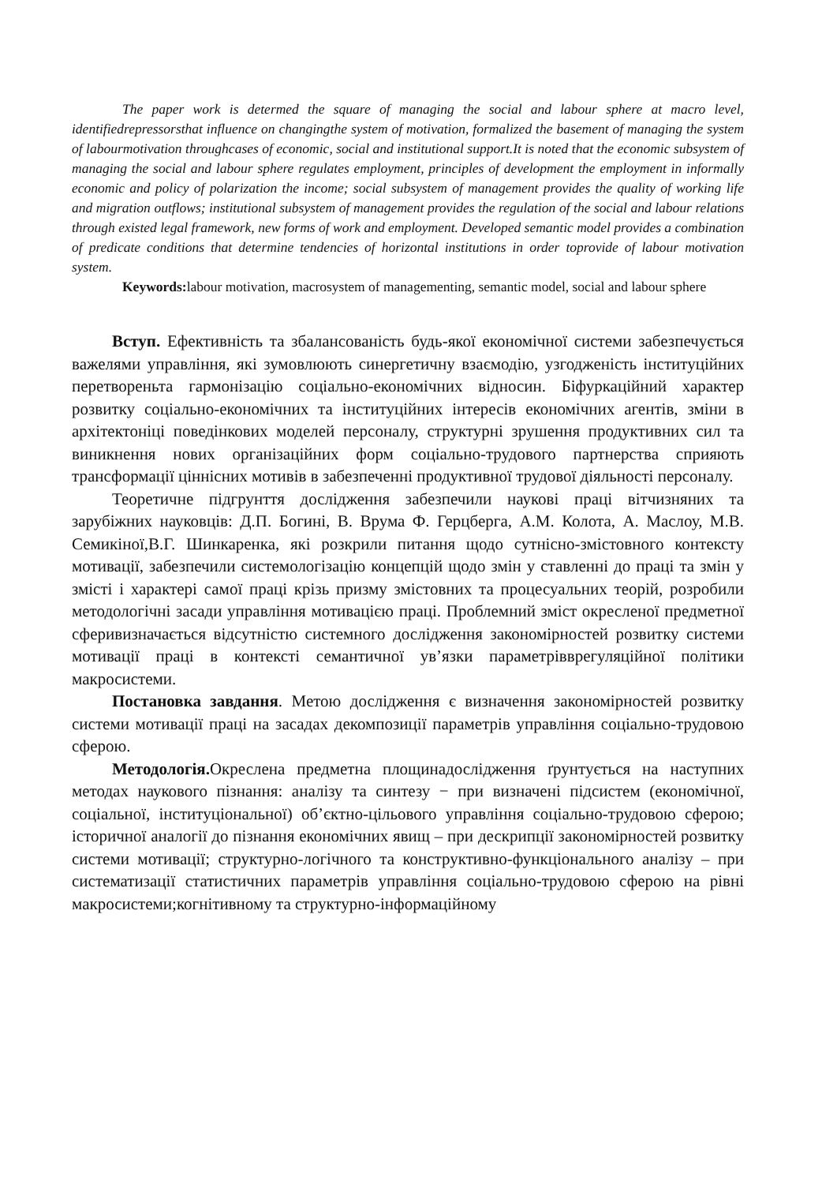The paper work is determed the square of managing the social and labour sphere at macro level, identifiedrepressorsthat influence on changingthe system of motivation, formalized the basement of managing the system of labourmotivation throughcases of economic, social and institutional support.It is noted that the economic subsystem of managing the social and labour sphere regulates employment, principles of development the employment in informally economic and policy of polarization the income; social subsystem of management provides the quality of working life and migration outflows; institutional subsystem of management provides the regulation of the social and labour relations through existed legal framework, new forms of work and employment. Developed semantic model provides a combination of predicate conditions that determine tendencies of horizontal institutions in order toprovide of labour motivation system.
Keywords: labour motivation, macrosystem of managementing, semantic model, social and labour sphere
Вступ. Ефективність та збалансованість будь-якої економічної системи забезпечується важелями управління, які зумовлюють синергетичну взаємодію, узгодженість інституційних перетвореньта гармонізацію соціально-економічних відносин. Біфуркаційний характер розвитку соціально-економічних та інституційних інтересів економічних агентів, зміни в архітектоніці поведінкових моделей персоналу, структурні зрушення продуктивних сил та виникнення нових організаційних форм соціально-трудового партнерства сприяють трансформації ціннісних мотивів в забезпеченні продуктивної трудової діяльності персоналу.
Теоретичне підгрунття дослідження забезпечили наукові праці вітчизняних та зарубіжних науковців: Д.П. Богині, В. Врума Ф. Герцберга, А.М. Колота, А. Маслоу, М.В. Семикіної,В.Г. Шинкаренка, які розкрили питання щодо сутнісно-змістовного контексту мотивації, забезпечили системологізацію концепцій щодо змін у ставленні до праці та змін у змісті і характері самої праці крізь призму змістовних та процесуальних теорій, розробили методологічні засади управління мотивацією праці. Проблемний зміст окресленої предметної сферивизначається відсутністю системного дослідження закономірностей розвитку системи мотивації праці в контексті семантичної ув’язки параметрівврегуляційної політики макросистеми.
Постановка завдання. Метою дослідження є визначення закономірностей розвитку системи мотивації праці на засадах декомпозиції параметрів управління соціально-трудовою сферою.
Методологія. Окреслена предметна площинадослідження ґрунтується на наступних методах наукового пізнання: аналізу та синтезу − при визначені підсистем (економічної, соціальної, інституціональної) об’єктно-цільового управління соціально-трудовою сферою; історичної аналогії до пізнання економічних явищ – при дескрипції закономірностей розвитку системи мотивації; структурно-логічного та конструктивно-функціонального аналізу – при систематизації статистичних параметрів управління соціально-трудовою сферою на рівні макросистеми;когнітивному та структурно-інформаційному